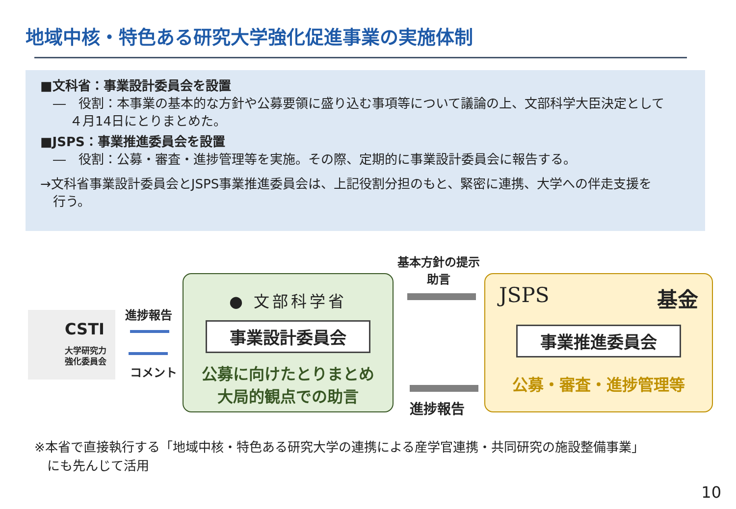地域中核・特色ある研究大学強化促進事業の実施体制
■文科省：事業設計委員会を設置
　―　役割：本事業の基本的な方針や公募要領に盛り込む事項等について議論の上、文部科学大臣決定として
４月14日にとりまとめた。
■JSPS：事業推進委員会を設置
　―　役割：公募・審査・進捗管理等を実施。その際、定期的に事業設計委員会に報告する。
→文科省事業設計委員会とJSPS事業推進委員会は、上記役割分担のもと、緊密に連携、大学への伴走支援を
　行う。
CSTI
大学研究力
強化委員会
進捗報告
コメント
● 文部科学省
事業設計委員会
公募に向けたとりまとめ
大局的観点での助言
基本方針の提示
助言
進捗報告
JSPS 基金
事業推進委員会
公募・審査・進捗管理等
※本省で直接執行する「地域中核・特色ある研究大学の連携による産学官連携・共同研究の施設整備事業」
　にも先んじて活用
10